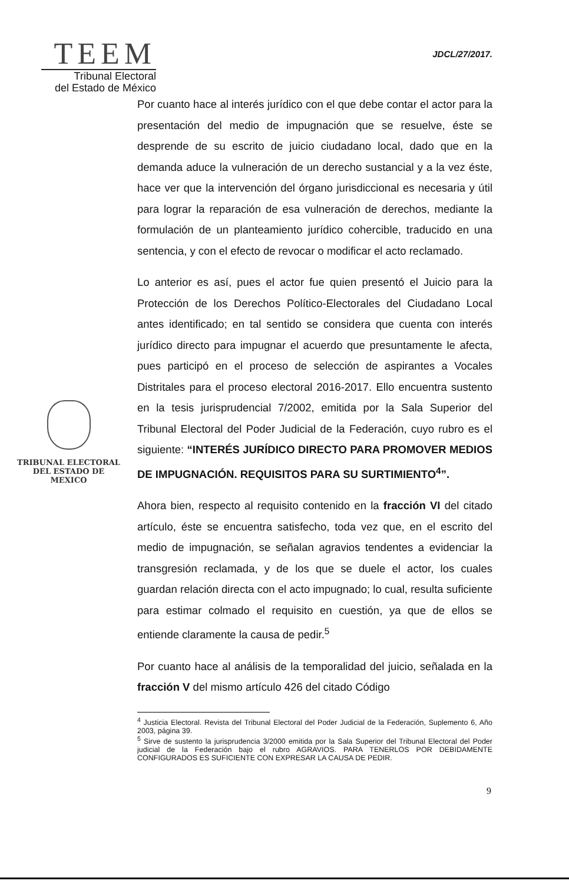TEEM
Tribunal Electoral
del Estado de México
JDCL/27/2017.
TRIBUNAL ELECTORAL
DEL ESTADO DE
MEXICO
Por cuanto hace al interés jurídico con el que debe contar el actor para la presentación del medio de impugnación que se resuelve, éste se desprende de su escrito de juicio ciudadano local, dado que en la demanda aduce la vulneración de un derecho sustancial y a la vez éste, hace ver que la intervención del órgano jurisdiccional es necesaria y útil para lograr la reparación de esa vulneración de derechos, mediante la formulación de un planteamiento jurídico cohercible, traducido en una sentencia, y con el efecto de revocar o modificar el acto reclamado.
Lo anterior es así, pues el actor fue quien presentó el Juicio para la Protección de los Derechos Político-Electorales del Ciudadano Local antes identificado; en tal sentido se considera que cuenta con interés jurídico directo para impugnar el acuerdo que presuntamente le afecta, pues participó en el proceso de selección de aspirantes a Vocales Distritales para el proceso electoral 2016-2017. Ello encuentra sustento en la tesis jurisprudencial 7/2002, emitida por la Sala Superior del Tribunal Electoral del Poder Judicial de la Federación, cuyo rubro es el siguiente: “INTERÉS JURÍDICO DIRECTO PARA PROMOVER MEDIOS DE IMPUGNACIÓN. REQUISITOS PARA SU SURTIMIENTO<sup>4</sup>”.
Ahora bien, respecto al requisito contenido en la fracción VI del citado artículo, éste se encuentra satisfecho, toda vez que, en el escrito del medio de impugnación, se señalan agravios tendentes a evidenciar la transgresión reclamada, y de los que se duele el actor, los cuales guardan relación directa con el acto impugnado; lo cual, resulta suficiente para estimar colmado el requisito en cuestión, ya que de ellos se entiende claramente la causa de pedir.<sup>5</sup>
Por cuanto hace al análisis de la temporalidad del juicio, señalada en la fracción V del mismo artículo 426 del citado Código
<sup>4</sup> Justicia Electoral. Revista del Tribunal Electoral del Poder Judicial de la Federación, Suplemento 6, Año 2003, página 39.
<sup>5</sup> Sirve de sustento la jurisprudencia 3/2000 emitida por la Sala Superior del Tribunal Electoral del Poder judicial de la Federación bajo el rubro AGRAVIOS. PARA TENERLOS POR DEBIDAMENTE CONFIGURADOS ES SUFICIENTE CON EXPRESAR LA CAUSA DE PEDIR.
9